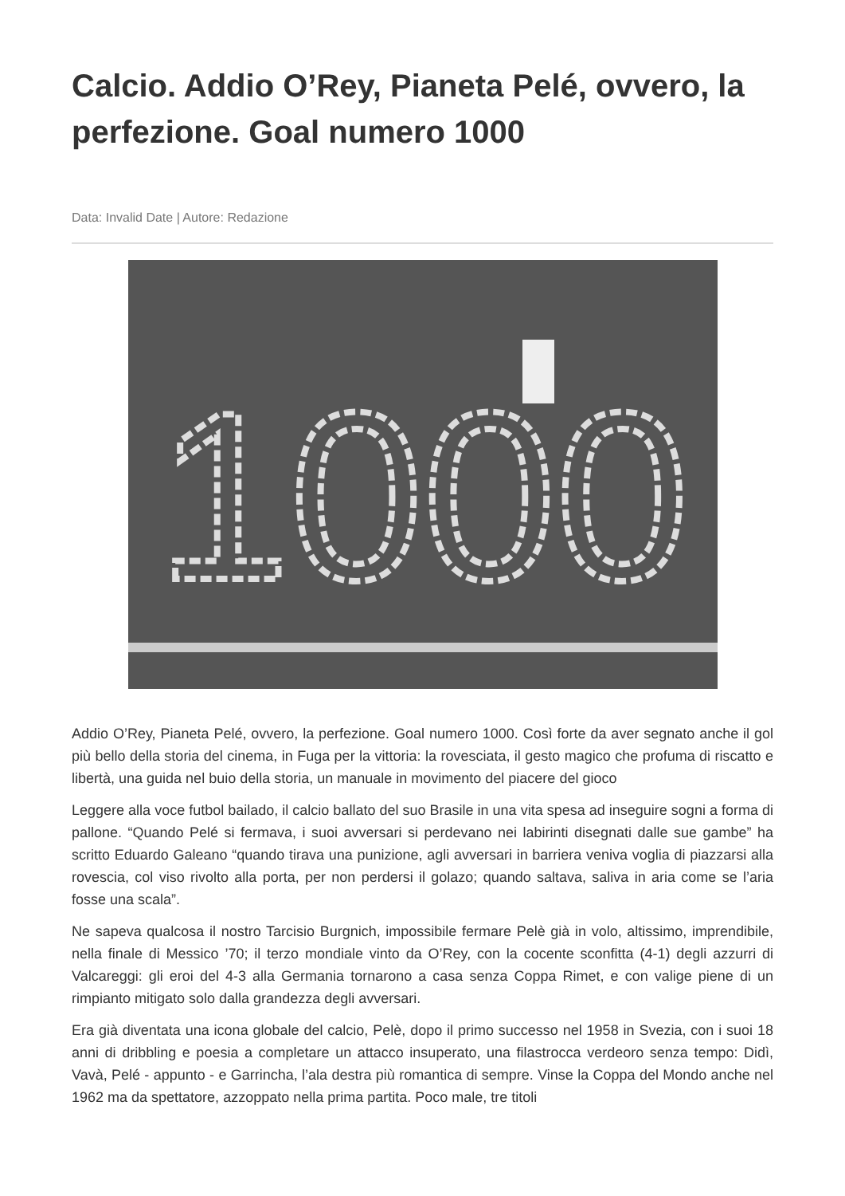Calcio. Addio O’Rey, Pianeta Pelé, ovvero, la perfezione. Goal numero 1000
Data: Invalid Date | Autore: Redazione
1000
Addio O’Rey, Pianeta Pelé, ovvero, la perfezione. Goal numero 1000. Così forte da aver segnato anche il gol più bello della storia del cinema, in Fuga per la vittoria: la rovesciata, il gesto magico che profuma di riscatto e libertà, una guida nel buio della storia, un manuale in movimento del piacere del gioco
Leggere alla voce futbol bailado, il calcio ballato del suo Brasile in una vita spesa ad inseguire sogni a forma di pallone. “Quando Pelé si fermava, i suoi avversari si perdevano nei labirinti disegnati dalle sue gambe” ha scritto Eduardo Galeano “quando tirava una punizione, agli avversari in barriera veniva voglia di piazzarsi alla rovescia, col viso rivolto alla porta, per non perdersi il golazo; quando saltava, saliva in aria come se l’aria fosse una scala”.
Ne sapeva qualcosa il nostro Tarcisio Burgnich, impossibile fermare Pelè già in volo, altissimo, imprendibile, nella finale di Messico ’70; il terzo mondiale vinto da O’Rey, con la cocente sconfitta (4-1) degli azzurri di Valcareggi: gli eroi del 4-3 alla Germania tornarono a casa senza Coppa Rimet, e con valige piene di un rimpianto mitigato solo dalla grandezza degli avversari.
Era già diventata una icona globale del calcio, Pelè, dopo il primo successo nel 1958 in Svezia, con i suoi 18 anni di dribbling e poesia a completare un attacco insuperato, una filastrocca verdeoro senza tempo: Didì, Vavà, Pelé - appunto - e Garrincha, l’ala destra più romantica di sempre. Vinse la Coppa del Mondo anche nel 1962 ma da spettatore, azzoppato nella prima partita. Poco male, tre titoli